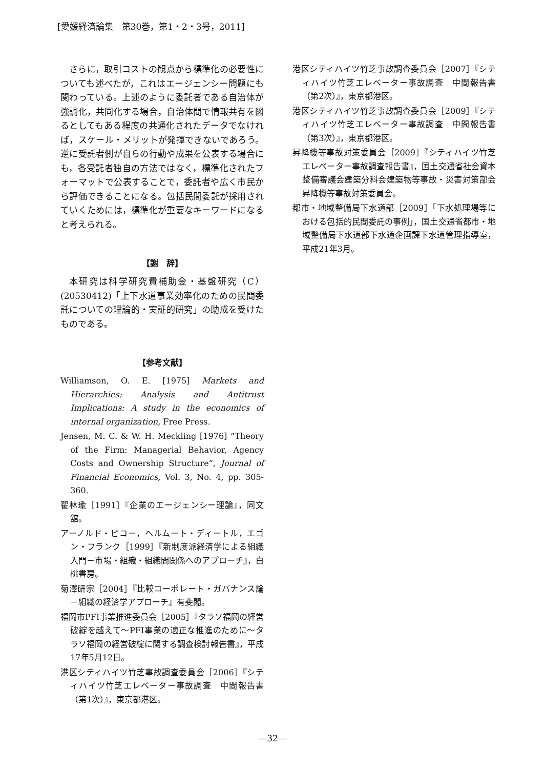[愛媛経済論集　第30巻，第1・2・3号，2011]
さらに，取引コストの観点から標準化の必要性についても述べたが，これはエージェンシー問題にも関わっている。上述のように委託者である自治体が強調化，共同化する場合，自治体間で情報共有を図るとしてもある程度の共通化されたデータでなければ，スケール・メリットが発揮できないであろう。逆に受託者側が自らの行動や成果を公表する場合にも，各受託者独自の方法ではなく，標準化されたフォーマットで公表することで，委託者や広く市民から評価できることになる。包括民間委託が採用されていくためには，標準化が重要なキーワードになると考えられる。
【謝　辞】
本研究は科学研究費補助金・基盤研究（C）(20530412)「上下水道事業効率化のための民間委託についての理論的・実証的研究」の助成を受けたものである。
【参考文献】
Williamson, O. E. [1975] Markets and Hierarchies: Analysis and Antitrust Implications: A study in the economics of internal organization, Free Press.
Jensen, M. C. & W. H. Meckling [1976] “Theory of the Firm: Managerial Behavior, Agency Costs and Ownership Structure”, Journal of Financial Economics, Vol. 3, No. 4, pp. 305-360.
翟林瑜［1991］『企業のエージェンシー理論』，同文舘。
アーノルド・ピコー，ヘルムート・ディートル，エゴン・フランク［1999］『新制度派経済学による組織入門－市場・組織・組織間関係へのアプローチ』，白桃書房。
菊澤研宗［2004］『比較コーポレート・ガバナンス論－組織の経済学アプローチ』有斐閣。
福岡市PFI事業推進委員会［2005］『タラソ福岡の経営破綻を越えて～PFI事業の適正な推進のために～タラソ福岡の経営破綻に関する調査検討報告書』，平成17年5月12日。
港区シティハイツ竹芝事故調査委員会［2006］『シティハイツ竹芝エレベーター事故調査　中間報告書（第1次）』，東京都港区。
港区シティハイツ竹芝事故調査委員会［2007］『シティハイツ竹芝エレベーター事故調査　中間報告書（第2次）』，東京都港区。
港区シティハイツ竹芝事故調査委員会［2009］『シティハイツ竹芝エレベーター事故調査　中間報告書（第3次）』，東京都港区。
昇降機等事故対策委員会［2009］『シティハイツ竹芝エレベーター事故調査報告書』，国土交通省社会資本整備審議会建築分科会建築物等事故・災害対策部会昇降機等事故対策委員会。
都市・地域整備局下水道部［2009］「下水処理場等における包括的民間委託の事例」，国土交通省都市・地域整備局下水道部下水道企画課下水道管理指導室，平成21年3月。
―32―